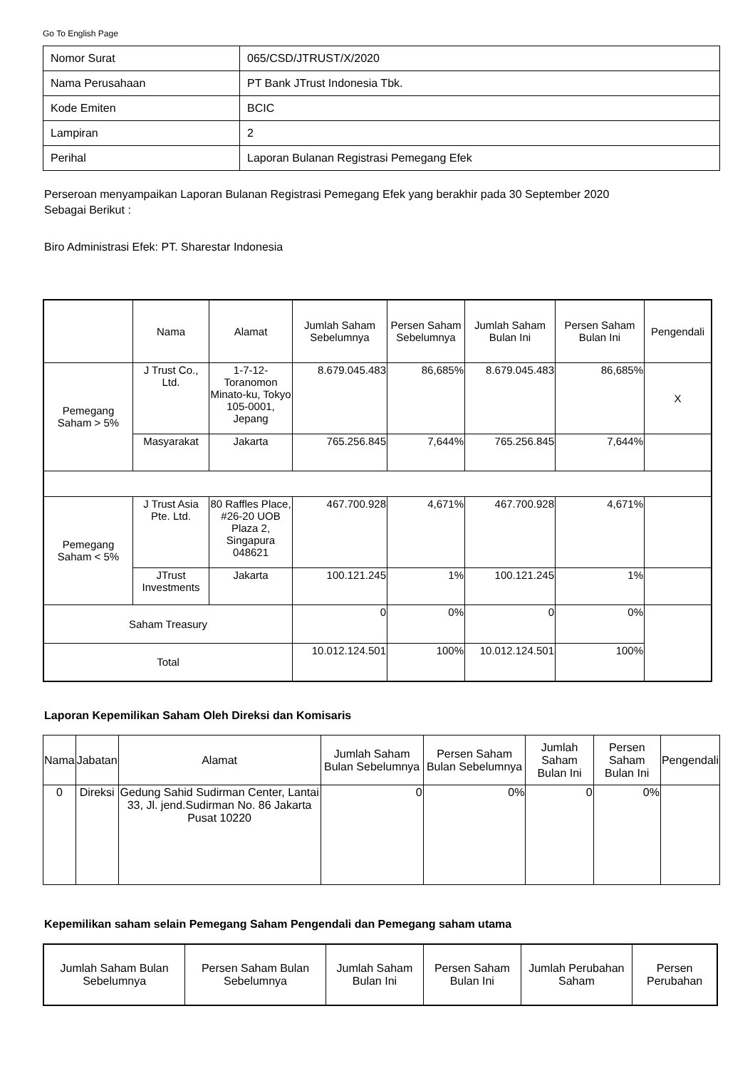Go To English Page
| Nomor Surat | 065/CSD/JTRUST/X/2020 |
| Nama Perusahaan | PT Bank JTrust Indonesia Tbk. |
| Kode Emiten | BCIC |
| Lampiran | 2 |
| Perihal | Laporan Bulanan Registrasi Pemegang Efek |
Perseroan menyampaikan Laporan Bulanan Registrasi Pemegang Efek yang berakhir pada 30 September 2020
Sebagai Berikut :
Biro Administrasi Efek: PT. Sharestar Indonesia
| | Nama | Alamat | Jumlah Saham Sebelumnya | Persen Saham Sebelumnya | Jumlah Saham Bulan Ini | Persen Saham Bulan Ini | Pengendali |
| --- | --- | --- | --- | --- | --- | --- | --- |
| Pemegang Saham > 5% | J Trust Co., Ltd. | 1-7-12- Toranomon Minato-ku, Tokyo 105-0001, Jepang | 8.679.045.483 | 86,685% | 8.679.045.483 | 86,685% | X |
| | Masyarakat | Jakarta | 765.256.845 | 7,644% | 765.256.845 | 7,644% | |
| Pemegang Saham < 5% | J Trust Asia Pte. Ltd. | 80 Raffles Place, #26-20 UOB Plaza 2, Singapura 048621 | 467.700.928 | 4,671% | 467.700.928 | 4,671% | |
| | JTrust Investments | Jakarta | 100.121.245 | 1% | 100.121.245 | 1% | |
| Saham Treasury | | | 0 | 0% | 0 | 0% | |
| Total | | | 10.012.124.501 | 100% | 10.012.124.501 | 100% | |
Laporan Kepemilikan Saham Oleh Direksi dan Komisaris
| Nama | Jabatan | Alamat | Jumlah Saham Bulan Sebelumnya | Persen Saham Bulan Sebelumnya | Jumlah Saham Bulan Ini | Persen Saham Bulan Ini | Pengendali |
| --- | --- | --- | --- | --- | --- | --- | --- |
| 0 | Direksi | Gedung Sahid Sudirman Center, Lantai 33, Jl. jend.Sudirman No. 86 Jakarta Pusat 10220 | 0 | 0% | 0 | 0% | |
Kepemilikan saham selain Pemegang Saham Pengendali dan Pemegang saham utama
| Jumlah Saham Bulan Sebelumnya | Persen Saham Bulan Sebelumnya | Jumlah Saham Bulan Ini | Persen Saham Bulan Ini | Jumlah Perubahan Saham | Persen Perubahan |
| --- | --- | --- | --- | --- | --- |